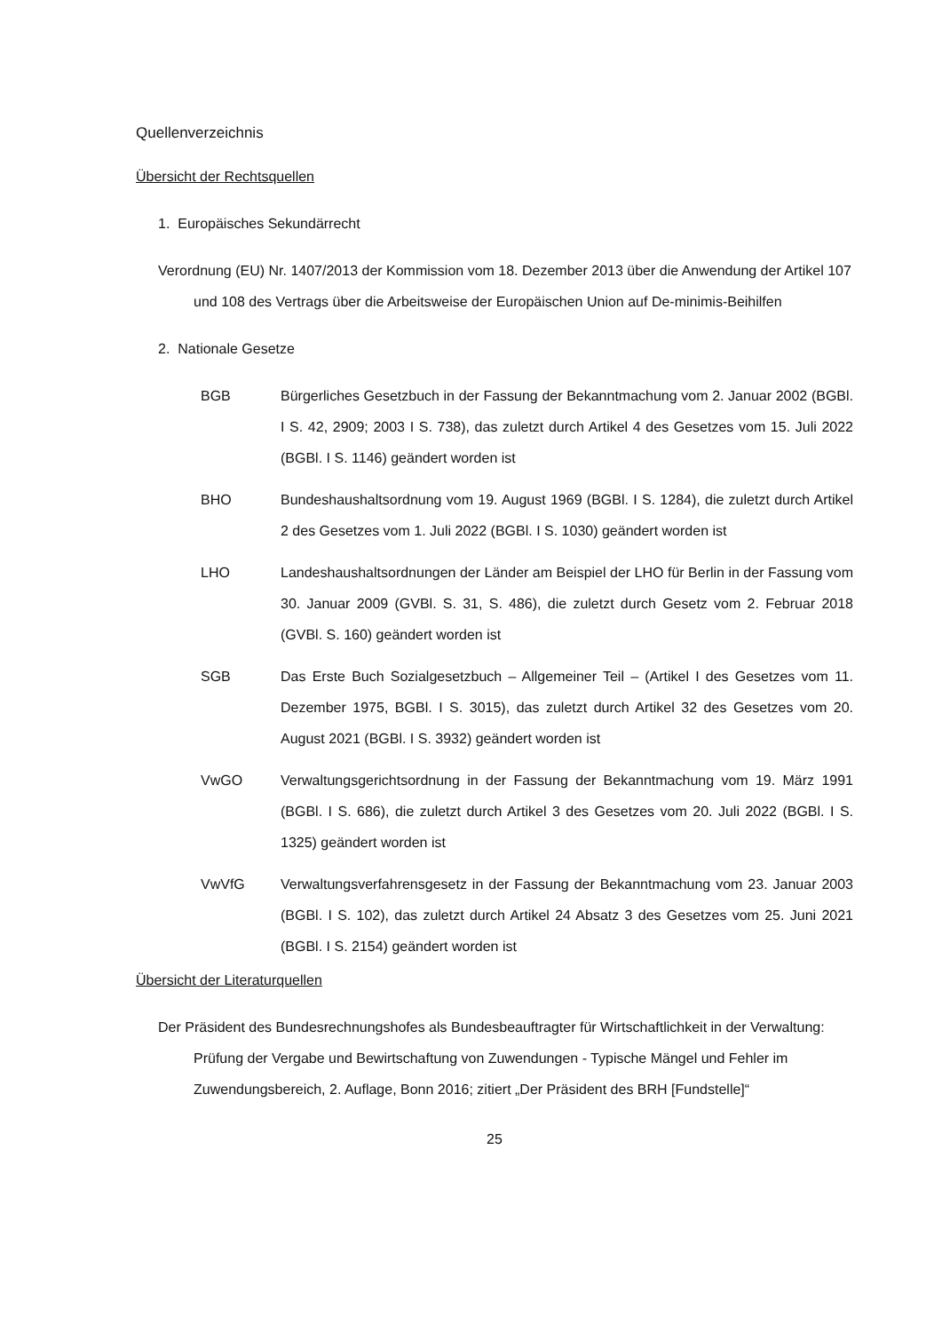Quellenverzeichnis
Übersicht der Rechtsquellen
1. Europäisches Sekundärrecht
Verordnung (EU) Nr. 1407/2013 der Kommission vom 18. Dezember 2013 über die Anwendung der Artikel 107 und 108 des Vertrags über die Arbeitsweise der Europäischen Union auf De-minimis-Beihilfen
2. Nationale Gesetze
BGB Bürgerliches Gesetzbuch in der Fassung der Bekanntmachung vom 2. Januar 2002 (BGBl. I S. 42, 2909; 2003 I S. 738), das zuletzt durch Artikel 4 des Gesetzes vom 15. Juli 2022 (BGBl. I S. 1146) geändert worden ist
BHO Bundeshaushaltsordnung vom 19. August 1969 (BGBl. I S. 1284), die zuletzt durch Artikel 2 des Gesetzes vom 1. Juli 2022 (BGBl. I S. 1030) geändert worden ist
LHO Landeshaushaltsordnungen der Länder am Beispiel der LHO für Berlin in der Fassung vom 30. Januar 2009 (GVBl. S. 31, S. 486), die zuletzt durch Gesetz vom 2. Februar 2018 (GVBl. S. 160) geändert worden ist
SGB Das Erste Buch Sozialgesetzbuch – Allgemeiner Teil – (Artikel I des Gesetzes vom 11. Dezember 1975, BGBl. I S. 3015), das zuletzt durch Artikel 32 des Gesetzes vom 20. August 2021 (BGBl. I S. 3932) geändert worden ist
VwGO Verwaltungsgerichtsordnung in der Fassung der Bekanntmachung vom 19. März 1991 (BGBl. I S. 686), die zuletzt durch Artikel 3 des Gesetzes vom 20. Juli 2022 (BGBl. I S. 1325) geändert worden ist
VwVfG Verwaltungsverfahrensgesetz in der Fassung der Bekanntmachung vom 23. Januar 2003 (BGBl. I S. 102), das zuletzt durch Artikel 24 Absatz 3 des Gesetzes vom 25. Juni 2021 (BGBl. I S. 2154) geändert worden ist
Übersicht der Literaturquellen
Der Präsident des Bundesrechnungshofes als Bundesbeauftragter für Wirtschaftlichkeit in der Verwaltung: Prüfung der Vergabe und Bewirtschaftung von Zuwendungen - Typische Mängel und Fehler im Zuwendungsbereich, 2. Auflage, Bonn 2016; zitiert „Der Präsident des BRH [Fundstelle]“
25